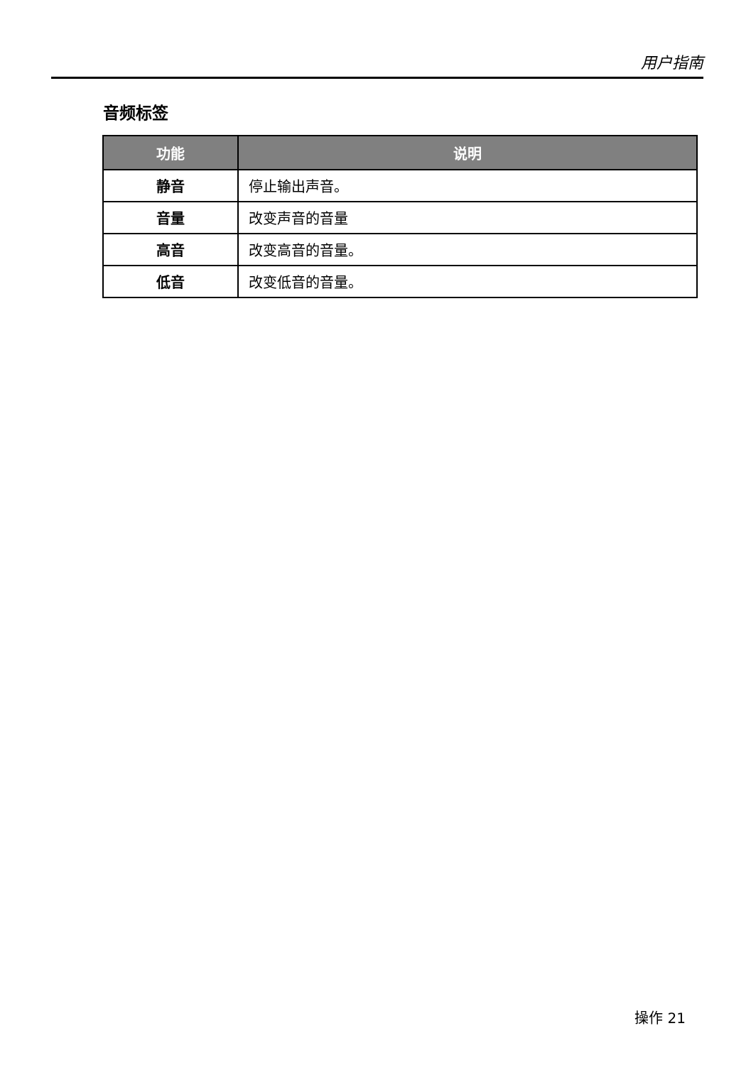用户指南
音频标签
| 功能 | 说明 |
| --- | --- |
| 静音 | 停止输出声音。 |
| 音量 | 改变声音的音量 |
| 高音 | 改变高音的音量。 |
| 低音 | 改变低音的音量。 |
操作 21